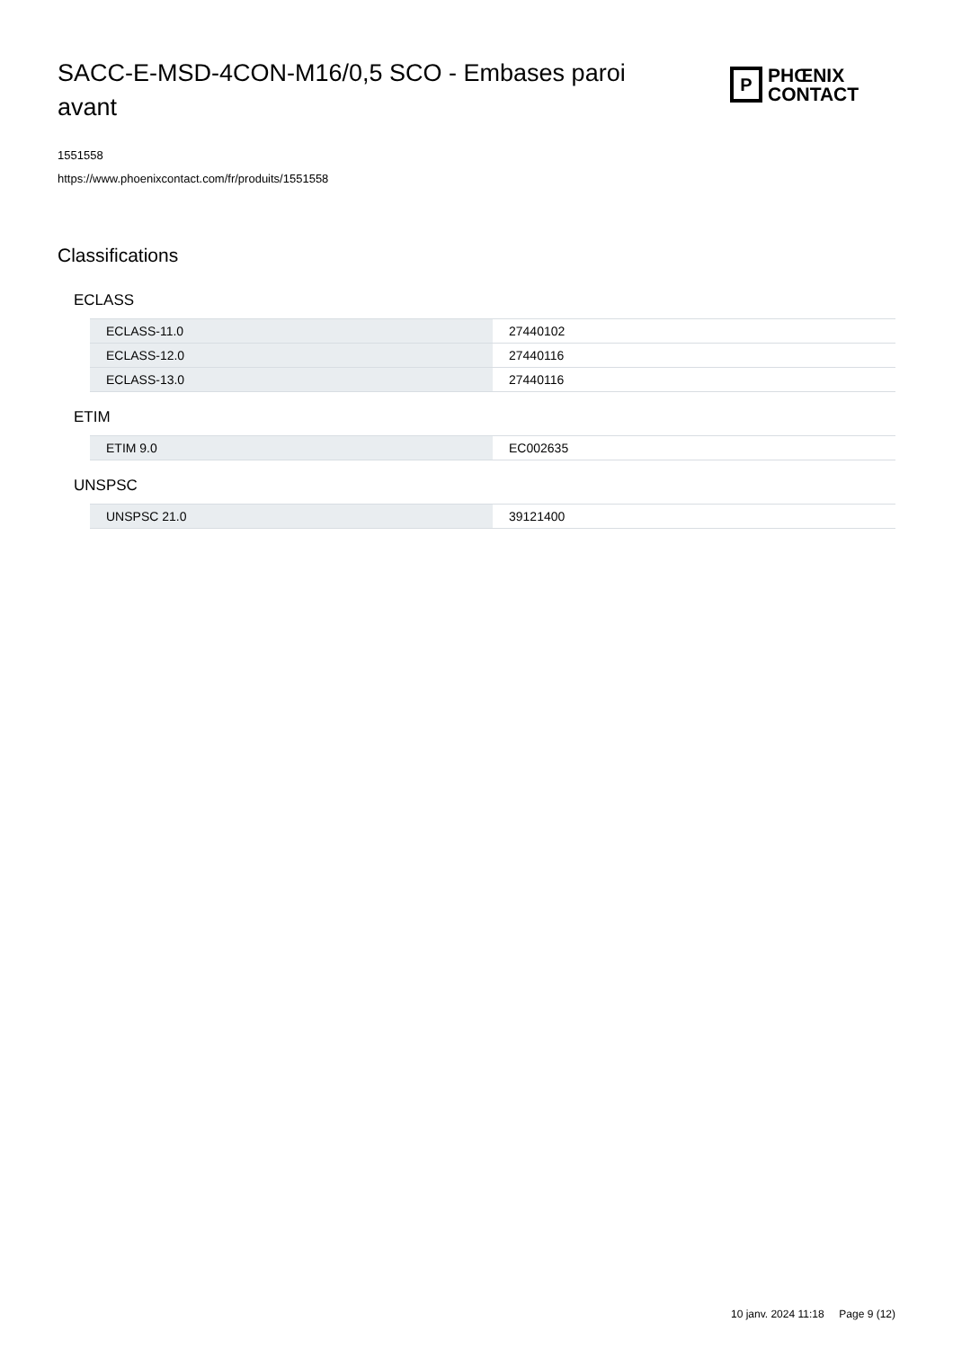SACC-E-MSD-4CON-M16/0,5 SCO - Embases paroi avant
P
PHŒNIX
CONTACT
1551558
https://www.phoenixcontact.com/fr/produits/1551558
Classifications
ECLASS
| ECLASS-11.0 | 27440102 |
| ECLASS-12.0 | 27440116 |
| ECLASS-13.0 | 27440116 |
ETIM
| ETIM 9.0 | EC002635 |
UNSPSC
| UNSPSC 21.0 | 39121400 |
10 janv. 2024 11:18 Page 9 (12)